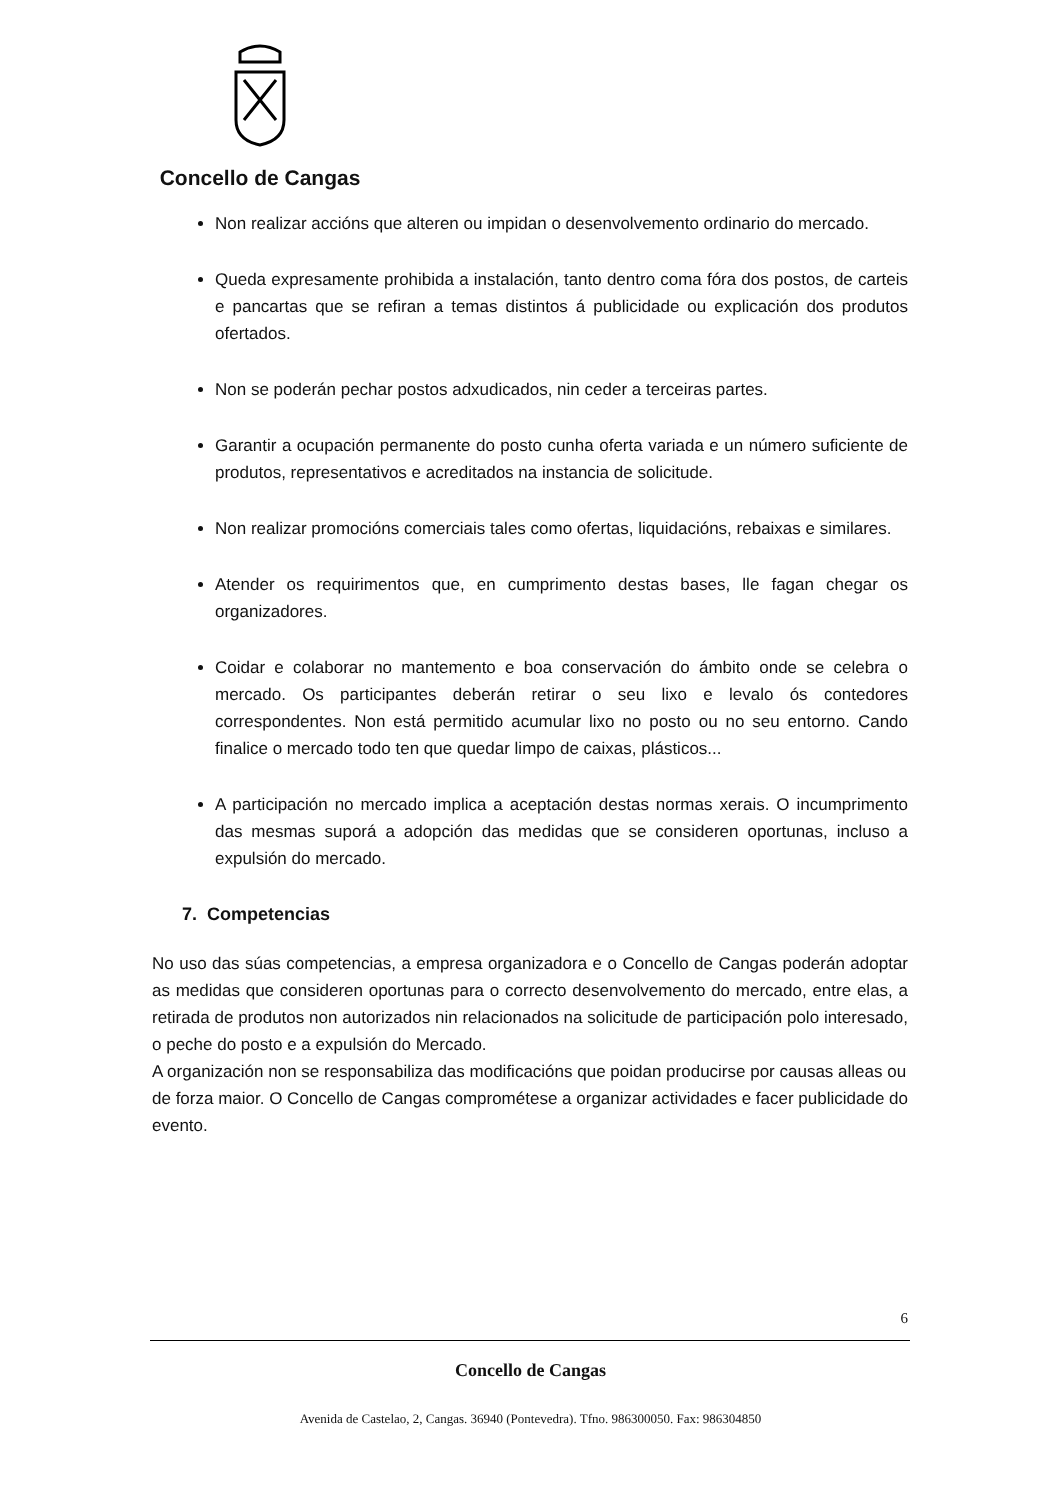Concello de Cangas
Non realizar accións que alteren ou impidan o desenvolvemento ordinario do mercado.
Queda expresamente prohibida a instalación, tanto dentro coma fóra dos postos, de carteis e pancartas que se refiran a temas distintos á publicidade ou explicación dos produtos ofertados.
Non se poderán pechar postos adxudicados, nin ceder a terceiras partes.
Garantir a ocupación permanente do posto cunha oferta variada e un número suficiente de produtos, representativos e acreditados na instancia de solicitude.
Non realizar promocións comerciais tales como ofertas, liquidacións, rebaixas e similares.
Atender os requirimentos que, en cumprimento destas bases, lle fagan chegar os organizadores.
Coidar e colaborar no mantemento e boa conservación do ámbito onde se celebra o mercado. Os participantes deberán retirar o seu lixo e levalo ós contedores correspondentes. Non está permitido acumular lixo no posto ou no seu entorno. Cando finalice o mercado todo ten que quedar limpo de caixas, plásticos...
A participación no mercado implica a aceptación destas normas xerais. O incumprimento das mesmas suporá a adopción das medidas que se consideren oportunas, incluso a expulsión do mercado.
7. Competencias
No uso das súas competencias, a empresa organizadora e o Concello de Cangas poderán adoptar as medidas que consideren oportunas para o correcto desenvolvemento do mercado, entre elas, a retirada de produtos non autorizados nin relacionados na solicitude de participación polo interesado, o peche do posto e a expulsión do Mercado.
A organización non se responsabiliza das modificacións que poidan producirse por causas alleas ou de forza maior. O Concello de Cangas comprométese a organizar actividades e facer publicidade do evento.
6
Concello de Cangas
Avenida de Castelao, 2, Cangas. 36940 (Pontevedra). Tfno. 986300050. Fax: 986304850